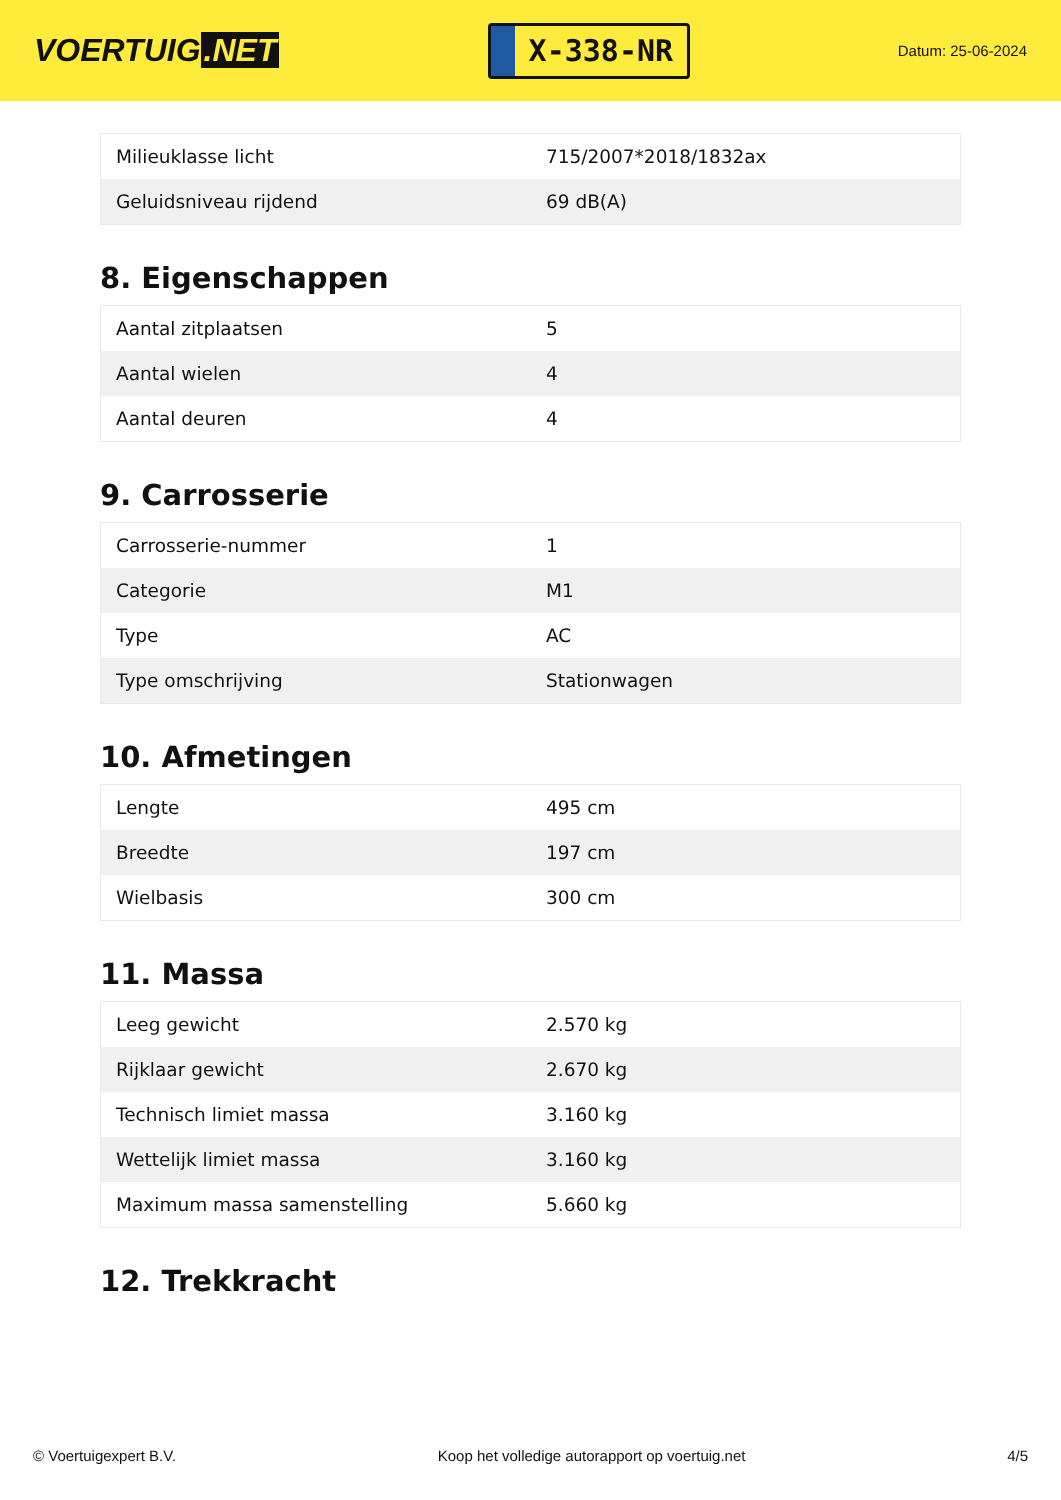VOERTUIG.NET
X-338-NR
Datum: 25-06-2024
| Milieuklasse licht | 715/2007*2018/1832ax |
| Geluidsniveau rijdend | 69 dB(A) |
8. Eigenschappen
| Aantal zitplaatsen | 5 |
| Aantal wielen | 4 |
| Aantal deuren | 4 |
9. Carrosserie
| Carrosserie-nummer | 1 |
| Categorie | M1 |
| Type | AC |
| Type omschrijving | Stationwagen |
10. Afmetingen
| Lengte | 495 cm |
| Breedte | 197 cm |
| Wielbasis | 300 cm |
11. Massa
| Leeg gewicht | 2.570 kg |
| Rijklaar gewicht | 2.670 kg |
| Technisch limiet massa | 3.160 kg |
| Wettelijk limiet massa | 3.160 kg |
| Maximum massa samenstelling | 5.660 kg |
12. Trekkracht
© Voertuigexpert B.V. Koop het volledige autorapport op voertuig.net 4/5